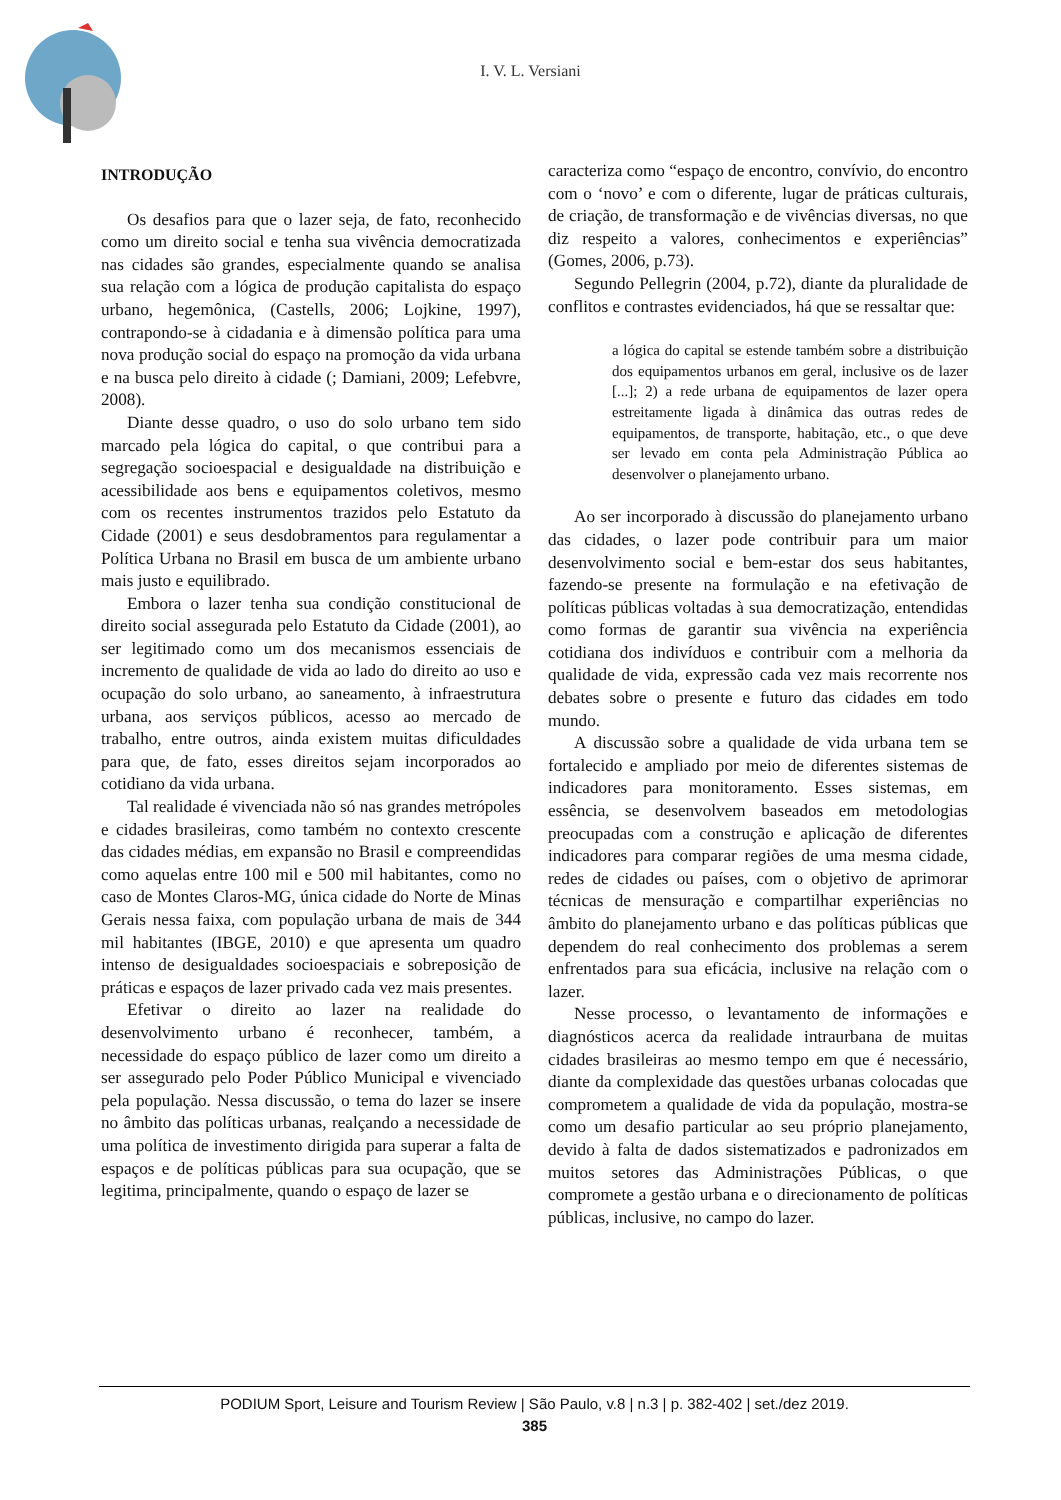I. V. L. Versiani
INTRODUÇÃO
Os desafios para que o lazer seja, de fato, reconhecido como um direito social e tenha sua vivência democratizada nas cidades são grandes, especialmente quando se analisa sua relação com a lógica de produção capitalista do espaço urbano, hegemônica, (Castells, 2006; Lojkine, 1997), contrapondo-se à cidadania e à dimensão política para uma nova produção social do espaço na promoção da vida urbana e na busca pelo direito à cidade (; Damiani, 2009; Lefebvre, 2008).
Diante desse quadro, o uso do solo urbano tem sido marcado pela lógica do capital, o que contribui para a segregação socioespacial e desigualdade na distribuição e acessibilidade aos bens e equipamentos coletivos, mesmo com os recentes instrumentos trazidos pelo Estatuto da Cidade (2001) e seus desdobramentos para regulamentar a Política Urbana no Brasil em busca de um ambiente urbano mais justo e equilibrado.
Embora o lazer tenha sua condição constitucional de direito social assegurada pelo Estatuto da Cidade (2001), ao ser legitimado como um dos mecanismos essenciais de incremento de qualidade de vida ao lado do direito ao uso e ocupação do solo urbano, ao saneamento, à infraestrutura urbana, aos serviços públicos, acesso ao mercado de trabalho, entre outros, ainda existem muitas dificuldades para que, de fato, esses direitos sejam incorporados ao cotidiano da vida urbana.
Tal realidade é vivenciada não só nas grandes metrópoles e cidades brasileiras, como também no contexto crescente das cidades médias, em expansão no Brasil e compreendidas como aquelas entre 100 mil e 500 mil habitantes, como no caso de Montes Claros-MG, única cidade do Norte de Minas Gerais nessa faixa, com população urbana de mais de 344 mil habitantes (IBGE, 2010) e que apresenta um quadro intenso de desigualdades socioespaciais e sobreposição de práticas e espaços de lazer privado cada vez mais presentes.
Efetivar o direito ao lazer na realidade do desenvolvimento urbano é reconhecer, também, a necessidade do espaço público de lazer como um direito a ser assegurado pelo Poder Público Municipal e vivenciado pela população. Nessa discussão, o tema do lazer se insere no âmbito das políticas urbanas, realçando a necessidade de uma política de investimento dirigida para superar a falta de espaços e de políticas públicas para sua ocupação, que se legitima, principalmente, quando o espaço de lazer se
caracteriza como “espaço de encontro, convívio, do encontro com o ‘novo’ e com o diferente, lugar de práticas culturais, de criação, de transformação e de vivências diversas, no que diz respeito a valores, conhecimentos e experiências” (Gomes, 2006, p.73).
Segundo Pellegrin (2004, p.72), diante da pluralidade de conflitos e contrastes evidenciados, há que se ressaltar que:
a lógica do capital se estende também sobre a distribuição dos equipamentos urbanos em geral, inclusive os de lazer [...]; 2) a rede urbana de equipamentos de lazer opera estreitamente ligada à dinâmica das outras redes de equipamentos, de transporte, habitação, etc., o que deve ser levado em conta pela Administração Pública ao desenvolver o planejamento urbano.
Ao ser incorporado à discussão do planejamento urbano das cidades, o lazer pode contribuir para um maior desenvolvimento social e bem-estar dos seus habitantes, fazendo-se presente na formulação e na efetivação de políticas públicas voltadas à sua democratização, entendidas como formas de garantir sua vivência na experiência cotidiana dos indivíduos e contribuir com a melhoria da qualidade de vida, expressão cada vez mais recorrente nos debates sobre o presente e futuro das cidades em todo mundo.
A discussão sobre a qualidade de vida urbana tem se fortalecido e ampliado por meio de diferentes sistemas de indicadores para monitoramento. Esses sistemas, em essência, se desenvolvem baseados em metodologias preocupadas com a construção e aplicação de diferentes indicadores para comparar regiões de uma mesma cidade, redes de cidades ou países, com o objetivo de aprimorar técnicas de mensuração e compartilhar experiências no âmbito do planejamento urbano e das políticas públicas que dependem do real conhecimento dos problemas a serem enfrentados para sua eficácia, inclusive na relação com o lazer.
Nesse processo, o levantamento de informações e diagnósticos acerca da realidade intraurbana de muitas cidades brasileiras ao mesmo tempo em que é necessário, diante da complexidade das questões urbanas colocadas que comprometem a qualidade de vida da população, mostra-se como um desafio particular ao seu próprio planejamento, devido à falta de dados sistematizados e padronizados em muitos setores das Administrações Públicas, o que compromete a gestão urbana e o direcionamento de políticas públicas, inclusive, no campo do lazer.
PODIUM Sport, Leisure and Tourism Review | São Paulo, v.8 | n.3 | p. 382-402 | set./dez 2019.
385